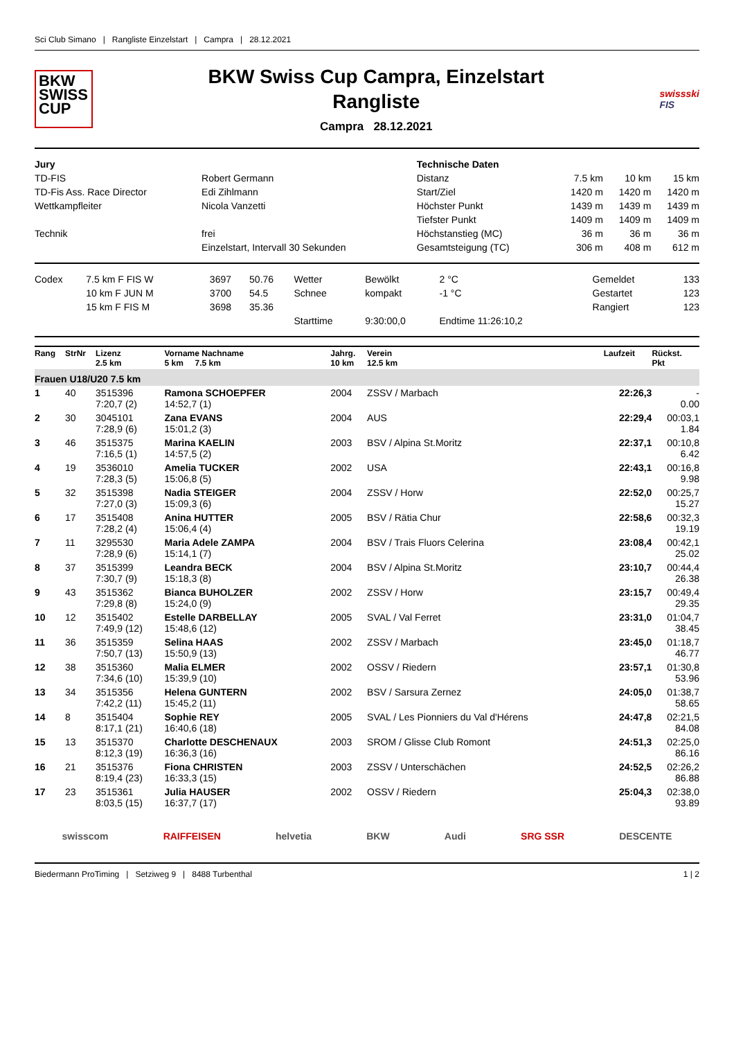Sci Club Simano | Rangliste Einzelstart | Campra | 28.12.2021
BKW SWISS CUP
BKW Swiss Cup Campra, Einzelstart
Rangliste
Campra 28.12.2021
swissski
FIS
| Jury | | Technische Daten | | | |
| TD-FIS | Robert Germann | Distanz | 7.5 km | 10 km | 15 km |
| TD-Fis Ass. Race Director | Edi Zihlmann | Start/Ziel | 1420 m | 1420 m | 1420 m |
| Wettkampfleiter | Nicola Vanzetti | Höchster Punkt | 1439 m | 1439 m | 1439 m |
| | | Tiefster Punkt | 1409 m | 1409 m | 1409 m |
| Technik | frei | Höchstanstieg (MC) | 36 m | 36 m | 36 m |
| | Einzelstart, Intervall 30 Sekunden | Gesamtsteigung (TC) | 306 m | 408 m | 612 m |
| Codex | 7.5 km F FIS W | 3697 | 50.76 | Wetter | Bewölkt | 2 °C | Gemeldet | 133 |
| | 10 km F JUN M | 3700 | 54.5 | Schnee | kompakt | -1 °C | Gestartet | 123 |
| | 15 km F FIS M | 3698 | 35.36 | | | | Rangiert | 123 |
| | | | | Starttime | 9:30:00,0 | Endtime 11:26:10,2 | | |
| Rang | StrNr | Lizenz 2.5 km | Vorname Nachname 5 km 7.5 km | Jahrg. 10 km | Verein 12.5 km | Laufzeit | Rückst. Pkt |
| --- | --- | --- | --- | --- | --- | --- | --- |
| Frauen U18/U20 7.5 km | | | | | | | |
| 1 | 40 | 3515396 7:20,7 (2) | Ramona SCHOEPFER 14:52,7 (1) | 2004 | ZSSV / Marbach | 22:26,3 | - 0.00 |
| 2 | 30 | 3045101 7:28,9 (6) | Zana EVANS 15:01,2 (3) | 2004 | AUS | 22:29,4 | 00:03,1 1.84 |
| 3 | 46 | 3515375 7:16,5 (1) | Marina KAELIN 14:57,5 (2) | 2003 | BSV / Alpina St.Moritz | 22:37,1 | 00:10,8 6.42 |
| 4 | 19 | 3536010 7:28,3 (5) | Amelia TUCKER 15:06,8 (5) | 2002 | USA | 22:43,1 | 00:16,8 9.98 |
| 5 | 32 | 3515398 7:27,0 (3) | Nadia STEIGER 15:09,3 (6) | 2004 | ZSSV / Horw | 22:52,0 | 00:25,7 15.27 |
| 6 | 17 | 3515408 7:28,2 (4) | Anina HUTTER 15:06,4 (4) | 2005 | BSV / Rätia Chur | 22:58,6 | 00:32,3 19.19 |
| 7 | 11 | 3295530 7:28,9 (6) | Maria Adele ZAMPA 15:14,1 (7) | 2004 | BSV / Trais Fluors Celerina | 23:08,4 | 00:42,1 25.02 |
| 8 | 37 | 3515399 7:30,7 (9) | Leandra BECK 15:18,3 (8) | 2004 | BSV / Alpina St.Moritz | 23:10,7 | 00:44,4 26.38 |
| 9 | 43 | 3515362 7:29,8 (8) | Bianca BUHOLZER 15:24,0 (9) | 2002 | ZSSV / Horw | 23:15,7 | 00:49,4 29.35 |
| 10 | 12 | 3515402 7:49,9 (12) | Estelle DARBELLAY 15:48,6 (12) | 2005 | SVAL / Val Ferret | 23:31,0 | 01:04,7 38.45 |
| 11 | 36 | 3515359 7:50,7 (13) | Selina HAAS 15:50,9 (13) | 2002 | ZSSV / Marbach | 23:45,0 | 01:18,7 46.77 |
| 12 | 38 | 3515360 7:34,6 (10) | Malia ELMER 15:39,9 (10) | 2002 | OSSV / Riedern | 23:57,1 | 01:30,8 53.96 |
| 13 | 34 | 3515356 7:42,2 (11) | Helena GUNTERN 15:45,2 (11) | 2002 | BSV / Sarsura Zernez | 24:05,0 | 01:38,7 58.65 |
| 14 | 8 | 3515404 8:17,1 (21) | Sophie REY 16:40,6 (18) | 2005 | SVAL / Les Pionniers du Val d'Hérens | 24:47,8 | 02:21,5 84.08 |
| 15 | 13 | 3515370 8:12,3 (19) | Charlotte DESCHENAUX 16:36,3 (16) | 2003 | SROM / Glisse Club Romont | 24:51,3 | 02:25,0 86.16 |
| 16 | 21 | 3515376 8:19,4 (23) | Fiona CHRISTEN 16:33,3 (15) | 2003 | ZSSV / Unterschächen | 24:52,5 | 02:26,2 86.88 |
| 17 | 23 | 3515361 8:03,5 (15) | Julia HAUSER 16:37,7 (17) | 2002 | OSSV / Riedern | 25:04,3 | 02:38,0 93.89 |
swisscom RAIFFEISEN helvetia BKW Audi SRG SSR DESCENTE
Biedermann ProTiming | Setziweg 9 | 8488 Turbenthal 1 | 2